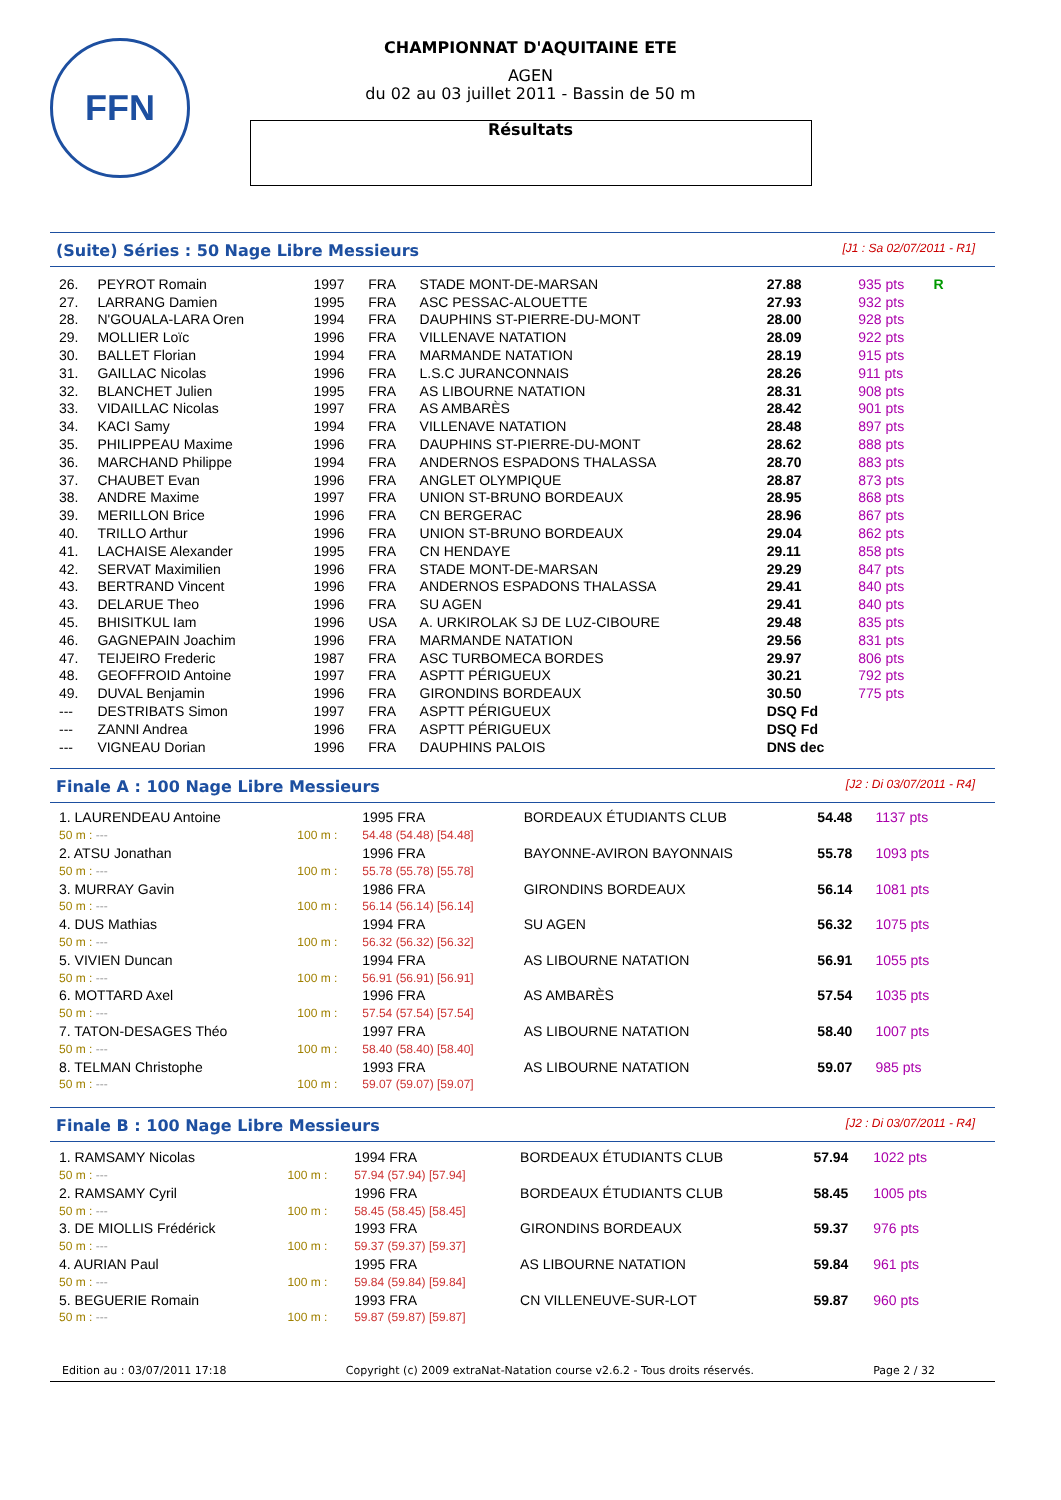FFN
CHAMPIONNAT D'AQUITAINE ETE
AGEN
du 02 au 03 juillet 2011 - Bassin de 50 m
Résultats
(Suite) Séries : 50 Nage Libre Messieurs [J1 : Sa 02/07/2011 - R1]
| 26. | PEYROT Romain | 1997 | FRA | STADE MONT-DE-MARSAN | 27.88 | 935 pts | R |
| 27. | LARRANG Damien | 1995 | FRA | ASC PESSAC-ALOUETTE | 27.93 | 932 pts | |
| 28. | N'GOUALA-LARA Oren | 1994 | FRA | DAUPHINS ST-PIERRE-DU-MONT | 28.00 | 928 pts | |
| 29. | MOLLIER Loïc | 1996 | FRA | VILLENAVE NATATION | 28.09 | 922 pts | |
| 30. | BALLET Florian | 1994 | FRA | MARMANDE NATATION | 28.19 | 915 pts | |
| 31. | GAILLAC Nicolas | 1996 | FRA | L.S.C JURANCONNAIS | 28.26 | 911 pts | |
| 32. | BLANCHET Julien | 1995 | FRA | AS LIBOURNE NATATION | 28.31 | 908 pts | |
| 33. | VIDAILLAC Nicolas | 1997 | FRA | AS AMBARÈS | 28.42 | 901 pts | |
| 34. | KACI Samy | 1994 | FRA | VILLENAVE NATATION | 28.48 | 897 pts | |
| 35. | PHILIPPEAU Maxime | 1996 | FRA | DAUPHINS ST-PIERRE-DU-MONT | 28.62 | 888 pts | |
| 36. | MARCHAND Philippe | 1994 | FRA | ANDERNOS ESPADONS THALASSA | 28.70 | 883 pts | |
| 37. | CHAUBET Evan | 1996 | FRA | ANGLET OLYMPIQUE | 28.87 | 873 pts | |
| 38. | ANDRE Maxime | 1997 | FRA | UNION ST-BRUNO BORDEAUX | 28.95 | 868 pts | |
| 39. | MERILLON Brice | 1996 | FRA | CN BERGERAC | 28.96 | 867 pts | |
| 40. | TRILLO Arthur | 1996 | FRA | UNION ST-BRUNO BORDEAUX | 29.04 | 862 pts | |
| 41. | LACHAISE Alexander | 1995 | FRA | CN HENDAYE | 29.11 | 858 pts | |
| 42. | SERVAT Maximilien | 1996 | FRA | STADE MONT-DE-MARSAN | 29.29 | 847 pts | |
| 43. | BERTRAND Vincent | 1996 | FRA | ANDERNOS ESPADONS THALASSA | 29.41 | 840 pts | |
| 43. | DELARUE Theo | 1996 | FRA | SU AGEN | 29.41 | 840 pts | |
| 45. | BHISITKUL Iam | 1996 | USA | A. URKIROLAK SJ DE LUZ-CIBOURE | 29.48 | 835 pts | |
| 46. | GAGNEPAIN Joachim | 1996 | FRA | MARMANDE NATATION | 29.56 | 831 pts | |
| 47. | TEIJEIRO Frederic | 1987 | FRA | ASC TURBOMECA BORDES | 29.97 | 806 pts | |
| 48. | GEOFFROID Antoine | 1997 | FRA | ASPTT PÉRIGUEUX | 30.21 | 792 pts | |
| 49. | DUVAL Benjamin | 1996 | FRA | GIRONDINS BORDEAUX | 30.50 | 775 pts | |
| --- | DESTRIBATS Simon | 1997 | FRA | ASPTT PÉRIGUEUX | DSQ Fd | | |
| --- | ZANNI Andrea | 1996 | FRA | ASPTT PÉRIGUEUX | DSQ Fd | | |
| --- | VIGNEAU Dorian | 1996 | FRA | DAUPHINS PALOIS | DNS dec | | |
Finale A : 100 Nage Libre Messieurs [J2 : Di 03/07/2011 - R4]
| 1. LAURENDEAU Antoine | | 1995 FRA | BORDEAUX ÉTUDIANTS CLUB | 54.48 | 1137 pts |
| 50 m : --- | 100 m : | 54.48 (54.48) [54.48] | | | |
| 2. ATSU Jonathan | | 1996 FRA | BAYONNE-AVIRON BAYONNAIS | 55.78 | 1093 pts |
| 50 m : --- | 100 m : | 55.78 (55.78) [55.78] | | | |
| 3. MURRAY Gavin | | 1986 FRA | GIRONDINS BORDEAUX | 56.14 | 1081 pts |
| 50 m : --- | 100 m : | 56.14 (56.14) [56.14] | | | |
| 4. DUS Mathias | | 1994 FRA | SU AGEN | 56.32 | 1075 pts |
| 50 m : --- | 100 m : | 56.32 (56.32) [56.32] | | | |
| 5. VIVIEN Duncan | | 1994 FRA | AS LIBOURNE NATATION | 56.91 | 1055 pts |
| 50 m : --- | 100 m : | 56.91 (56.91) [56.91] | | | |
| 6. MOTTARD Axel | | 1996 FRA | AS AMBARÈS | 57.54 | 1035 pts |
| 50 m : --- | 100 m : | 57.54 (57.54) [57.54] | | | |
| 7. TATON-DESAGES Théo | | 1997 FRA | AS LIBOURNE NATATION | 58.40 | 1007 pts |
| 50 m : --- | 100 m : | 58.40 (58.40) [58.40] | | | |
| 8. TELMAN Christophe | | 1993 FRA | AS LIBOURNE NATATION | 59.07 | 985 pts |
| 50 m : --- | 100 m : | 59.07 (59.07) [59.07] | | | |
Finale B : 100 Nage Libre Messieurs [J2 : Di 03/07/2011 - R4]
| 1. RAMSAMY Nicolas | | 1994 FRA | BORDEAUX ÉTUDIANTS CLUB | 57.94 | 1022 pts |
| 50 m : --- | 100 m : | 57.94 (57.94) [57.94] | | | |
| 2. RAMSAMY Cyril | | 1996 FRA | BORDEAUX ÉTUDIANTS CLUB | 58.45 | 1005 pts |
| 50 m : --- | 100 m : | 58.45 (58.45) [58.45] | | | |
| 3. DE MIOLLIS Frédérick | | 1993 FRA | GIRONDINS BORDEAUX | 59.37 | 976 pts |
| 50 m : --- | 100 m : | 59.37 (59.37) [59.37] | | | |
| 4. AURIAN Paul | | 1995 FRA | AS LIBOURNE NATATION | 59.84 | 961 pts |
| 50 m : --- | 100 m : | 59.84 (59.84) [59.84] | | | |
| 5. BEGUERIE Romain | | 1993 FRA | CN VILLENEUVE-SUR-LOT | 59.87 | 960 pts |
| 50 m : --- | 100 m : | 59.87 (59.87) [59.87] | | | |
Edition au : 03/07/2011 17:18 Copyright (c) 2009 extraNat-Natation course v2.6.2 - Tous droits réservés. Page 2 / 32